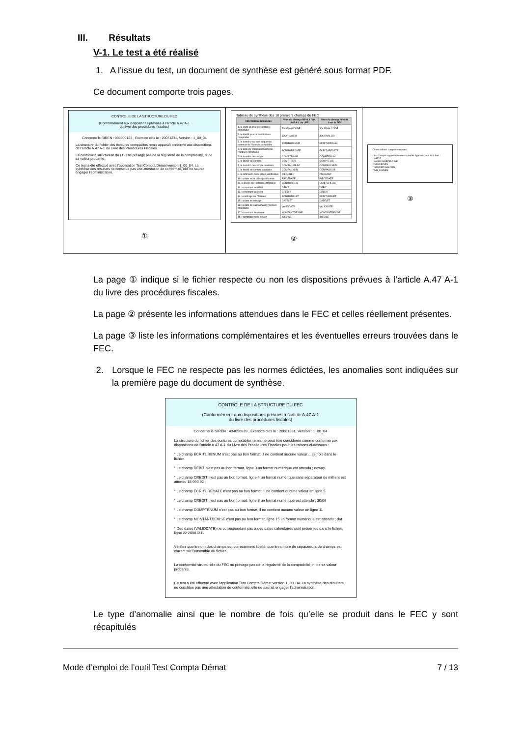III. Résultats
V-1. Le test a été réalisé
1. A l’issue du test, un document de synthèse est généré sous format PDF.
Ce document comporte trois pages.
CONTROLE DE LA STRUCTURE DU FEC
(Conformément aux dispositions prévues à l'article A.47 A-1
du livre des procédures fiscales)
Concerne le SIREN : 999000123 , Exercice clos le : 20071231, Version : 1_00_04
La structure du fichier des écritures comptables remis apparaît conforme aux dispositions de l'article A.47 A-1 du Livre des Procédures Fiscales.
La conformité structurelle du FEC ne présage pas de la régularité de la comptabilité, ni de sa valeur probante.
Ce test a été effectué avec l'application Test Compta Démat version 1_00_04. La synthèse des résultats ne constitue pas une attestation de conformité, elle ne saurait engager l'administration.
①
Tableau de synthèse des 18 premiers champs du FEC
| Information demandée | Nom du champ défini à l'art. A47 A-1 du LPF | Nom du champ détecté dans le FEC |
| --- | --- | --- |
| 1. le code journal de l'écriture comptable | JOURNALCODE | JOURNALCODE |
| 2. le libellé journal de l'écriture comptable | JOURNALLIB | JOURNALLIB |
| 3. le numéro sur une séquence continue de l'écriture comptable | ECRITURENUM | ECRITURENUM |
| 4. la date de comptabilisation de l'écriture comptable | ECRITUREDATE | ECRITUREDATE |
| 5. le numéro de compte | COMPTENUM | COMPTENUM |
| 6. le libellé de compte | COMPTELIB | COMPTELIB |
| 7. le numéro de compte auxiliaire | COMPAUXNUM | COMPAUXNUM |
| 8. le libellé de compte auxiliaire | COMPAUXLIB | COMPAUXLIB |
| 9. la référence de la pièce justificative | PIECEREF | PIECEREF |
| 10. la date de la pièce justificative | PIECEDATE | PIECEDATE |
| 11. le libellé de l'écriture comptable | ECRITURELIB | ECRITURELIB |
| 12. le montant au débit | DEBIT | DEBIT |
| 13. le montant au crédit | CREDIT | CREDIT |
| 14. le lettrage de l'écriture | ECRITURELET | ECRITURELET |
| 15. la date de lettrage | DATELET | DATELET |
| 16. la date de validation de l'écriture comptable | VALIDDATE | VALIDDATE |
| 17. le montant en devise | MONTANTDEVISE | MONTANTDEVISE |
| 18. l'identifiant de la devise | IDEVISE | IDEVISE |
②
Observations complémentaires :
Les champs supplémentaires suivants figurent dans le fichier :
* NECR
* NUMLIGNEORIGINE
* SOLDEOPS
* SOLDEFINALOPS
* NB_LIGNES
③
La page ① indique si le fichier respecte ou non les dispositions prévues à l’article A.47 A-1 du livre des procédures fiscales.
La page ② présente les informations attendues dans le FEC et celles réellement présentes.
La page ③ liste les informations complémentaires et les éventuelles erreurs trouvées dans le FEC.
2. Lorsque le FEC ne respecte pas les normes édictées, les anomalies sont indiquées sur la première page du document de synthèse.
CONTROLE DE LA STRUCTURE DU FEC
(Conformément aux dispositions prévues à l'article A.47 A-1
du livre des procédures fiscales)
Concerne le SIREN : 434050639 , Exercice clos le : 20081231, Version : 1_00_04
La structure du fichier des écritures comptables remis ne peut être considérée comme conforme aux dispositions de l'article A.47 A-1 du Livre des Procédures Fiscales pour les raisons ci-dessous :
° Le champ ECRITURENUM n'est pas au bon format, il ne contient aucune valeur ... [2] fois dans le fichier
° Le champ DEBIT n'est pas au bon format, ligne 3 un format numérique est attendu ; noway
° Le champ CREDIT n'est pas au bon format, ligne 4 un format numérique sans séparateur de milliers est attendu 18 990.92 ;
° Le champ ECRITUREDATE n'est pas au bon format, il ne contient aucune valeur en ligne 5
° Le champ CREDIT n'est pas au bon format, ligne 8 un format numérique est attendu ; 30/06
° Le champ COMPTENUM n'est pas au bon format, il ne contient aucune valeur en ligne 11
° Le champ MONTANTDEVISE n'est pas au bon format, ligne 15 un format numérique est attendu ; dot
° Des dates (VALIDDATE) ne correspondant pas à des dates calendaires sont présentes dans le fichier, ligne 22 20081311
Vérifiez que le nom des champs est correctement libellé, que le nombre de séparateurs de champs est correct sur l'ensemble du fichier.
La conformité structurelle du FEC ne présage pas de la régularité de la comptabilité, ni de sa valeur probante.
Ce test a été effectué avec l'application Test Compta Démat version 1_00_04. La synthèse des résultats ne constitue pas une attestation de conformité, elle ne saurait engager l'administration.
Le type d’anomalie ainsi que le nombre de fois qu’elle se produit dans le FEC y sont récapitulés
Mode d’emploi de l’outil Test Compta Démat 7 / 13